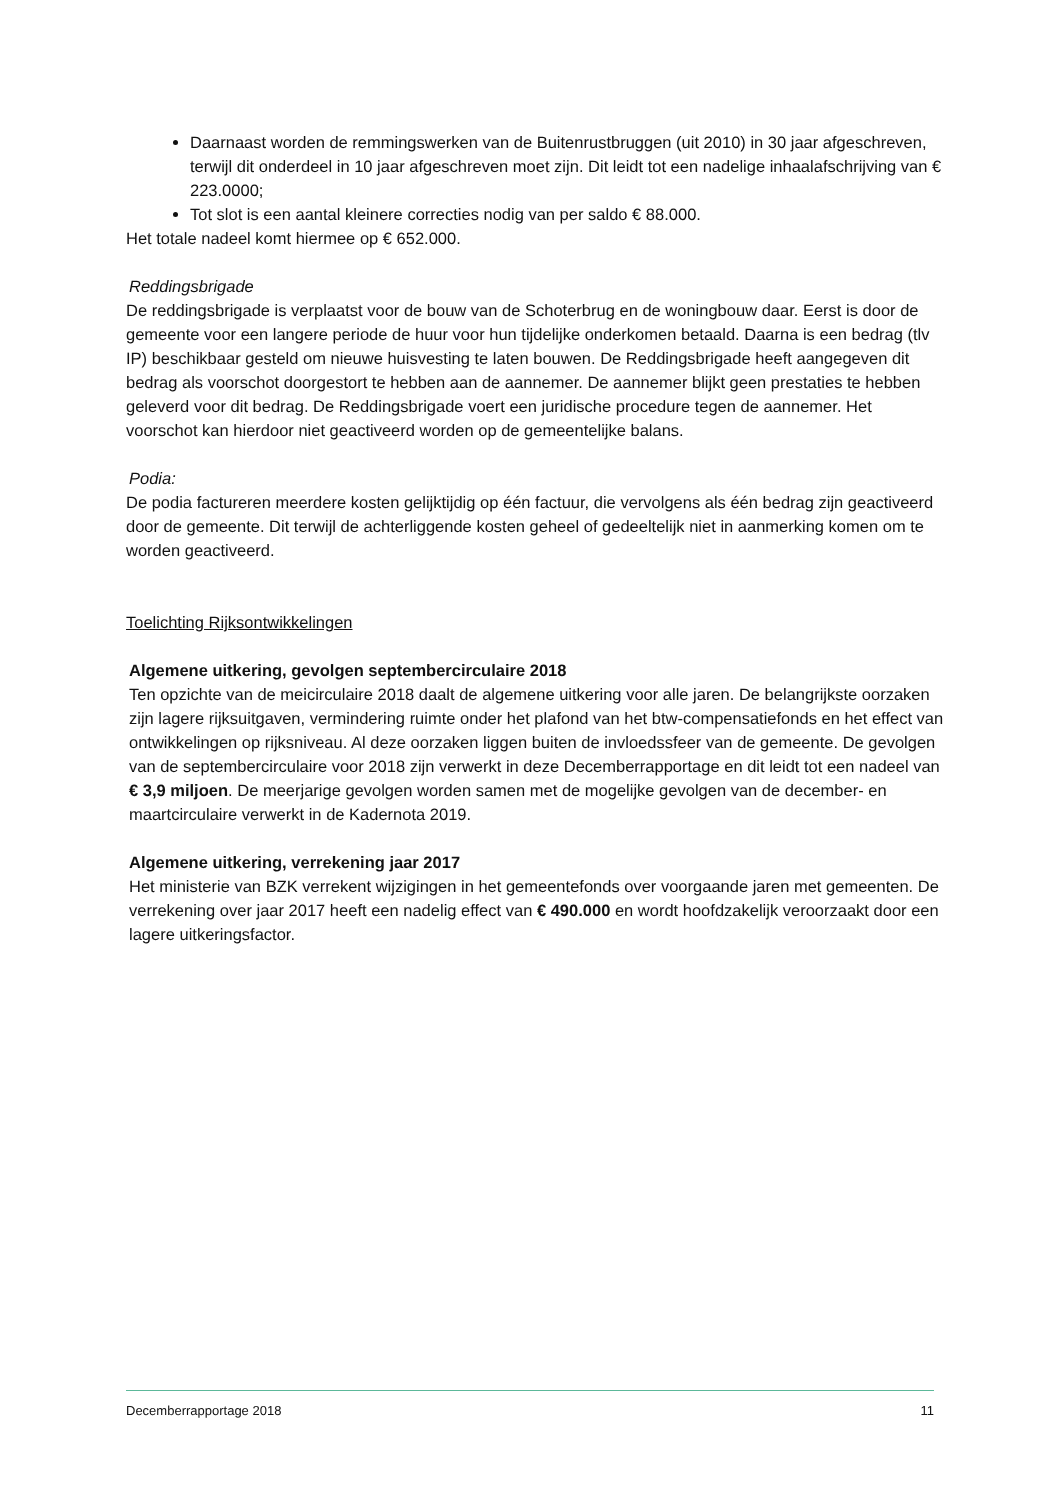Daarnaast worden de remmingswerken van de Buitenrustbruggen (uit 2010) in 30 jaar afgeschreven, terwijl dit onderdeel in 10 jaar afgeschreven moet zijn. Dit leidt tot een nadelige inhaalafschrijving van € 223.0000;
Tot slot is een aantal kleinere correcties nodig van per saldo € 88.000.
Het totale nadeel komt hiermee op € 652.000.
Reddingsbrigade
De reddingsbrigade is verplaatst voor de bouw van de Schoterbrug en de woningbouw daar. Eerst is door de gemeente voor een langere periode de huur voor hun tijdelijke onderkomen betaald. Daarna is een bedrag (tlv IP) beschikbaar gesteld om nieuwe huisvesting te laten bouwen. De Reddingsbrigade heeft aangegeven dit bedrag als voorschot doorgestort te hebben aan de aannemer. De aannemer blijkt geen prestaties te hebben geleverd voor dit bedrag. De Reddingsbrigade voert een juridische procedure tegen de aannemer. Het voorschot kan hierdoor niet geactiveerd worden op de gemeentelijke balans.
Podia:
De podia factureren meerdere kosten gelijktijdig op één factuur, die vervolgens als één bedrag zijn geactiveerd door de gemeente. Dit terwijl de achterliggende kosten geheel of gedeeltelijk niet in aanmerking komen om te worden geactiveerd.
Toelichting Rijksontwikkelingen
Algemene uitkering, gevolgen septembercirculaire 2018
Ten opzichte van de meicirculaire 2018 daalt de algemene uitkering voor alle jaren. De belangrijkste oorzaken zijn lagere rijksuitgaven, vermindering ruimte onder het plafond van het btw-compensatiefonds en het effect van ontwikkelingen op rijksniveau. Al deze oorzaken liggen buiten de invloedssfeer van de gemeente. De gevolgen van de septembercirculaire voor 2018 zijn verwerkt in deze Decemberrapportage en dit leidt tot een nadeel van € 3,9 miljoen. De meerjarige gevolgen worden samen met de mogelijke gevolgen van de december- en maartcirculaire verwerkt in de Kadernota 2019.
Algemene uitkering, verrekening jaar 2017
Het ministerie van BZK verrekent wijzigingen in het gemeentefonds over voorgaande jaren met gemeenten. De verrekening over jaar 2017 heeft een nadelig effect van € 490.000 en wordt hoofdzakelijk veroorzaakt door een lagere uitkeringsfactor.
Decemberrapportage 2018 11